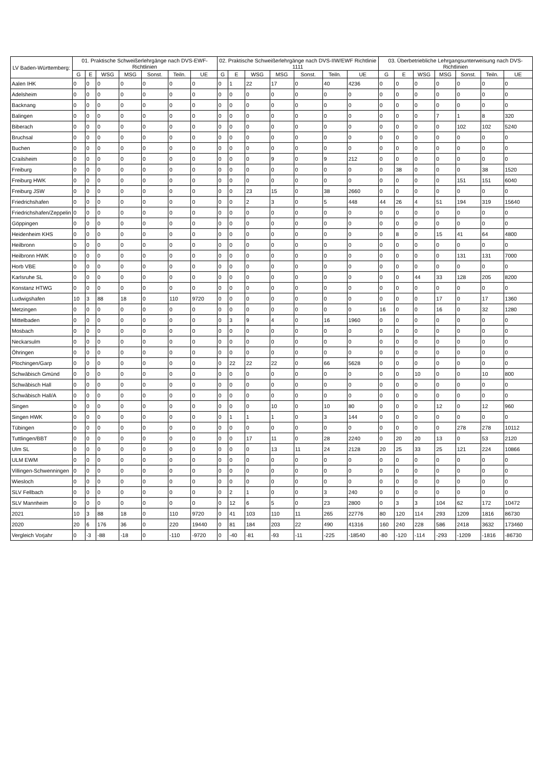| LV Baden-Württemberg: | 01. Praktische Schweißerlehrgänge nach DVS-EWF-Richtlinien | | | | | | | 02. Praktische Schweißerlehrgänge nach DVS-IIW/EWF Richtlinie 1111 | | | | | | | 03. Überbetriebliche Lehrgangsunterweisung nach DVS-Richtlinien | | | | | | |
| --- | --- | --- | --- | --- | --- | --- | --- | --- | --- | --- | --- | --- | --- | --- | --- | --- | --- | --- | --- | --- | --- |
| | G | E | WSG | MSG | Sonst. | Teiln. | UE | G | E | WSG | MSG | Sonst. | Teiln. | UE | G | E | WSG | MSG | Sonst. | Teiln. | UE |
| Aalen IHK | 0 | 0 | 0 | 0 | 0 | 0 | 0 | 0 | 1 | 22 | 17 | 0 | 40 | 4236 | 0 | 0 | 0 | 0 | 0 | 0 | 0 |
| Adelsheim | 0 | 0 | 0 | 0 | 0 | 0 | 0 | 0 | 0 | 0 | 0 | 0 | 0 | 0 | 0 | 0 | 0 | 0 | 0 | 0 | 0 |
| Backnang | 0 | 0 | 0 | 0 | 0 | 0 | 0 | 0 | 0 | 0 | 0 | 0 | 0 | 0 | 0 | 0 | 0 | 0 | 0 | 0 | 0 |
| Balingen | 0 | 0 | 0 | 0 | 0 | 0 | 0 | 0 | 0 | 0 | 0 | 0 | 0 | 0 | 0 | 0 | 0 | 7 | 1 | 8 | 320 |
| Biberach | 0 | 0 | 0 | 0 | 0 | 0 | 0 | 0 | 0 | 0 | 0 | 0 | 0 | 0 | 0 | 0 | 0 | 0 | 102 | 102 | 5240 |
| Bruchsal | 0 | 0 | 0 | 0 | 0 | 0 | 0 | 0 | 0 | 0 | 0 | 0 | 0 | 0 | 0 | 0 | 0 | 0 | 0 | 0 | 0 |
| Buchen | 0 | 0 | 0 | 0 | 0 | 0 | 0 | 0 | 0 | 0 | 0 | 0 | 0 | 0 | 0 | 0 | 0 | 0 | 0 | 0 | 0 |
| Crailsheim | 0 | 0 | 0 | 0 | 0 | 0 | 0 | 0 | 0 | 0 | 9 | 0 | 9 | 212 | 0 | 0 | 0 | 0 | 0 | 0 | 0 |
| Freiburg | 0 | 0 | 0 | 0 | 0 | 0 | 0 | 0 | 0 | 0 | 0 | 0 | 0 | 0 | 0 | 38 | 0 | 0 | 0 | 38 | 1520 |
| Freiburg HWK | 0 | 0 | 0 | 0 | 0 | 0 | 0 | 0 | 0 | 0 | 0 | 0 | 0 | 0 | 0 | 0 | 0 | 0 | 151 | 151 | 6040 |
| Freiburg JSW | 0 | 0 | 0 | 0 | 0 | 0 | 0 | 0 | 0 | 23 | 15 | 0 | 38 | 2660 | 0 | 0 | 0 | 0 | 0 | 0 | 0 |
| Friedrichshafen | 0 | 0 | 0 | 0 | 0 | 0 | 0 | 0 | 0 | 2 | 3 | 0 | 5 | 448 | 44 | 26 | 4 | 51 | 194 | 319 | 15640 |
| Friedrichshafen/Zeppelin | 0 | 0 | 0 | 0 | 0 | 0 | 0 | 0 | 0 | 0 | 0 | 0 | 0 | 0 | 0 | 0 | 0 | 0 | 0 | 0 | 0 |
| Göppingen | 0 | 0 | 0 | 0 | 0 | 0 | 0 | 0 | 0 | 0 | 0 | 0 | 0 | 0 | 0 | 0 | 0 | 0 | 0 | 0 | 0 |
| Heidenheim KHS | 0 | 0 | 0 | 0 | 0 | 0 | 0 | 0 | 0 | 0 | 0 | 0 | 0 | 0 | 0 | 8 | 0 | 15 | 41 | 64 | 4800 |
| Heilbronn | 0 | 0 | 0 | 0 | 0 | 0 | 0 | 0 | 0 | 0 | 0 | 0 | 0 | 0 | 0 | 0 | 0 | 0 | 0 | 0 | 0 |
| Heilbronn HWK | 0 | 0 | 0 | 0 | 0 | 0 | 0 | 0 | 0 | 0 | 0 | 0 | 0 | 0 | 0 | 0 | 0 | 0 | 131 | 131 | 7000 |
| Horb VBE | 0 | 0 | 0 | 0 | 0 | 0 | 0 | 0 | 0 | 0 | 0 | 0 | 0 | 0 | 0 | 0 | 0 | 0 | 0 | 0 | 0 |
| Karlsruhe SL | 0 | 0 | 0 | 0 | 0 | 0 | 0 | 0 | 0 | 0 | 0 | 0 | 0 | 0 | 0 | 0 | 44 | 33 | 128 | 205 | 8200 |
| Konstanz HTWG | 0 | 0 | 0 | 0 | 0 | 0 | 0 | 0 | 0 | 0 | 0 | 0 | 0 | 0 | 0 | 0 | 0 | 0 | 0 | 0 | 0 |
| Ludwigshafen | 10 | 3 | 88 | 18 | 0 | 110 | 9720 | 0 | 0 | 0 | 0 | 0 | 0 | 0 | 0 | 0 | 0 | 17 | 0 | 17 | 1360 |
| Metzingen | 0 | 0 | 0 | 0 | 0 | 0 | 0 | 0 | 0 | 0 | 0 | 0 | 0 | 0 | 16 | 0 | 0 | 16 | 0 | 32 | 1280 |
| Mittelbaden | 0 | 0 | 0 | 0 | 0 | 0 | 0 | 0 | 3 | 9 | 4 | 0 | 16 | 1960 | 0 | 0 | 0 | 0 | 0 | 0 | 0 |
| Mosbach | 0 | 0 | 0 | 0 | 0 | 0 | 0 | 0 | 0 | 0 | 0 | 0 | 0 | 0 | 0 | 0 | 0 | 0 | 0 | 0 | 0 |
| Neckarsulm | 0 | 0 | 0 | 0 | 0 | 0 | 0 | 0 | 0 | 0 | 0 | 0 | 0 | 0 | 0 | 0 | 0 | 0 | 0 | 0 | 0 |
| Öhringen | 0 | 0 | 0 | 0 | 0 | 0 | 0 | 0 | 0 | 0 | 0 | 0 | 0 | 0 | 0 | 0 | 0 | 0 | 0 | 0 | 0 |
| Plochingen/Garp | 0 | 0 | 0 | 0 | 0 | 0 | 0 | 0 | 22 | 22 | 22 | 0 | 66 | 5628 | 0 | 0 | 0 | 0 | 0 | 0 | 0 |
| Schwäbisch Gmünd | 0 | 0 | 0 | 0 | 0 | 0 | 0 | 0 | 0 | 0 | 0 | 0 | 0 | 0 | 0 | 0 | 10 | 0 | 0 | 10 | 800 |
| Schwäbisch Hall | 0 | 0 | 0 | 0 | 0 | 0 | 0 | 0 | 0 | 0 | 0 | 0 | 0 | 0 | 0 | 0 | 0 | 0 | 0 | 0 | 0 |
| Schwäbisch Hall/A | 0 | 0 | 0 | 0 | 0 | 0 | 0 | 0 | 0 | 0 | 0 | 0 | 0 | 0 | 0 | 0 | 0 | 0 | 0 | 0 | 0 |
| Singen | 0 | 0 | 0 | 0 | 0 | 0 | 0 | 0 | 0 | 0 | 10 | 0 | 10 | 80 | 0 | 0 | 0 | 12 | 0 | 12 | 960 |
| Singen HWK | 0 | 0 | 0 | 0 | 0 | 0 | 0 | 0 | 1 | 1 | 1 | 0 | 3 | 144 | 0 | 0 | 0 | 0 | 0 | 0 | 0 |
| Tübingen | 0 | 0 | 0 | 0 | 0 | 0 | 0 | 0 | 0 | 0 | 0 | 0 | 0 | 0 | 0 | 0 | 0 | 0 | 278 | 278 | 10112 |
| Tuttlingen/BBT | 0 | 0 | 0 | 0 | 0 | 0 | 0 | 0 | 0 | 17 | 11 | 0 | 28 | 2240 | 0 | 20 | 20 | 13 | 0 | 53 | 2120 |
| Ulm SL | 0 | 0 | 0 | 0 | 0 | 0 | 0 | 0 | 0 | 0 | 13 | 11 | 24 | 2128 | 20 | 25 | 33 | 25 | 121 | 224 | 10866 |
| ULM EWM | 0 | 0 | 0 | 0 | 0 | 0 | 0 | 0 | 0 | 0 | 0 | 0 | 0 | 0 | 0 | 0 | 0 | 0 | 0 | 0 | 0 |
| Villingen-Schwenningen | 0 | 0 | 0 | 0 | 0 | 0 | 0 | 0 | 0 | 0 | 0 | 0 | 0 | 0 | 0 | 0 | 0 | 0 | 0 | 0 | 0 |
| Wiesloch | 0 | 0 | 0 | 0 | 0 | 0 | 0 | 0 | 0 | 0 | 0 | 0 | 0 | 0 | 0 | 0 | 0 | 0 | 0 | 0 | 0 |
| SLV Fellbach | 0 | 0 | 0 | 0 | 0 | 0 | 0 | 0 | 2 | 1 | 0 | 0 | 3 | 240 | 0 | 0 | 0 | 0 | 0 | 0 | 0 |
| SLV Mannheim | 0 | 0 | 0 | 0 | 0 | 0 | 0 | 0 | 12 | 6 | 5 | 0 | 23 | 2800 | 0 | 3 | 3 | 104 | 62 | 172 | 10472 |
| 2021 | 10 | 3 | 88 | 18 | 0 | 110 | 9720 | 0 | 41 | 103 | 110 | 11 | 265 | 22776 | 80 | 120 | 114 | 293 | 1209 | 1816 | 86730 |
| 2020 | 20 | 6 | 176 | 36 | 0 | 220 | 19440 | 0 | 81 | 184 | 203 | 22 | 490 | 41316 | 160 | 240 | 228 | 586 | 2418 | 3632 | 173460 |
| Vergleich Vorjahr | 0 | -3 | -88 | -18 | 0 | -110 | -9720 | 0 | -40 | -81 | -93 | -11 | -225 | -18540 | -80 | -120 | -114 | -293 | -1209 | -1816 | -86730 |